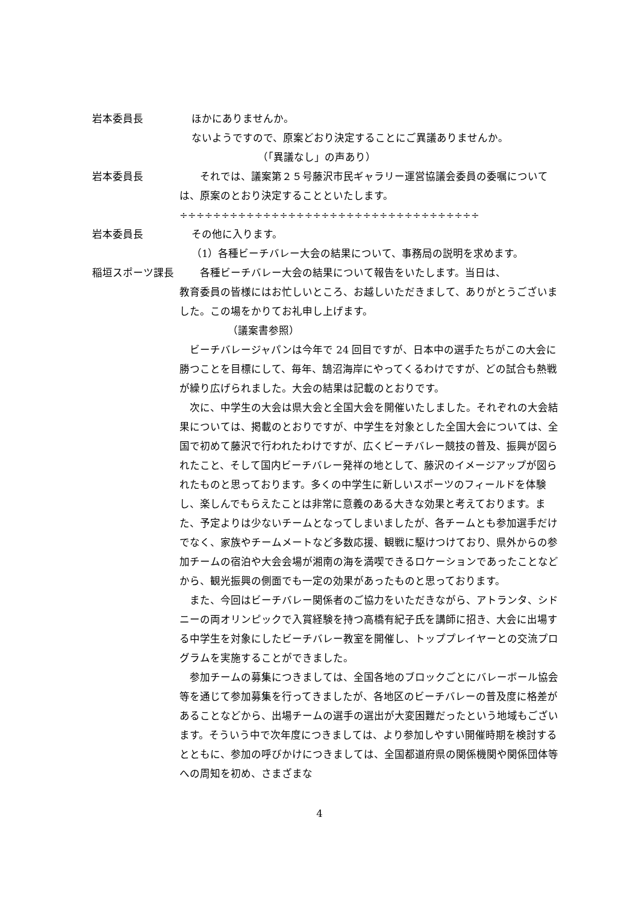岩本委員長 ほかにありませんか。
ないようですので、原案どおり決定することにご異議ありませんか。
（「異議なし」の声あり）
岩本委員長 　　それでは、議案第２５号藤沢市民ギャラリー運営協議会委員の委嘱について
は、原案のとおり決定することといたします。
÷÷÷÷÷÷÷÷÷÷÷÷÷÷÷÷÷÷÷÷÷÷÷÷÷÷÷÷÷÷÷÷÷÷÷÷
岩本委員長 その他に入ります。
（1）各種ビーチバレー大会の結果について、事務局の説明を求めます。
稲垣スポーツ課長 　　各種ビーチバレー大会の結果について報告をいたします。当日は、
教育委員の皆様にはお忙しいところ、お越しいただきまして、ありがとうございました。この場をかりてお礼申し上げます。
（議案書参照）
　ビーチバレージャパンは今年で 24 回目ですが、日本中の選手たちがこの大会に勝つことを目標にして、毎年、鵠沼海岸にやってくるわけですが、どの試合も熱戦が繰り広げられました。大会の結果は記載のとおりです。
　次に、中学生の大会は県大会と全国大会を開催いたしました。それぞれの大会結果については、掲載のとおりですが、中学生を対象とした全国大会については、全国で初めて藤沢で行われたわけですが、広くビーチバレー競技の普及、振興が図られたこと、そして国内ビーチバレー発祥の地として、藤沢のイメージアップが図られたものと思っております。多くの中学生に新しいスポーツのフィールドを体験し、楽しんでもらえたことは非常に意義のある大きな効果と考えております。また、予定よりは少ないチームとなってしまいましたが、各チームとも参加選手だけでなく、家族やチームメートなど多数応援、観戦に駆けつけており、県外からの参加チームの宿泊や大会会場が湘南の海を満喫できるロケーションであったことなどから、観光振興の側面でも一定の効果があったものと思っております。
　また、今回はビーチバレー関係者のご協力をいただきながら、アトランタ、シドニーの両オリンピックで入賞経験を持つ高橋有紀子氏を講師に招き、大会に出場する中学生を対象にしたビーチバレー教室を開催し、トッププレイヤーとの交流プログラムを実施することができました。
　参加チームの募集につきましては、全国各地のブロックごとにバレーボール協会等を通じて参加募集を行ってきましたが、各地区のビーチバレーの普及度に格差があることなどから、出場チームの選手の選出が大変困難だったという地域もございます。そういう中で次年度につきましては、より参加しやすい開催時期を検討するとともに、参加の呼びかけにつきましては、全国都道府県の関係機関や関係団体等への周知を初め、さまざまな
4